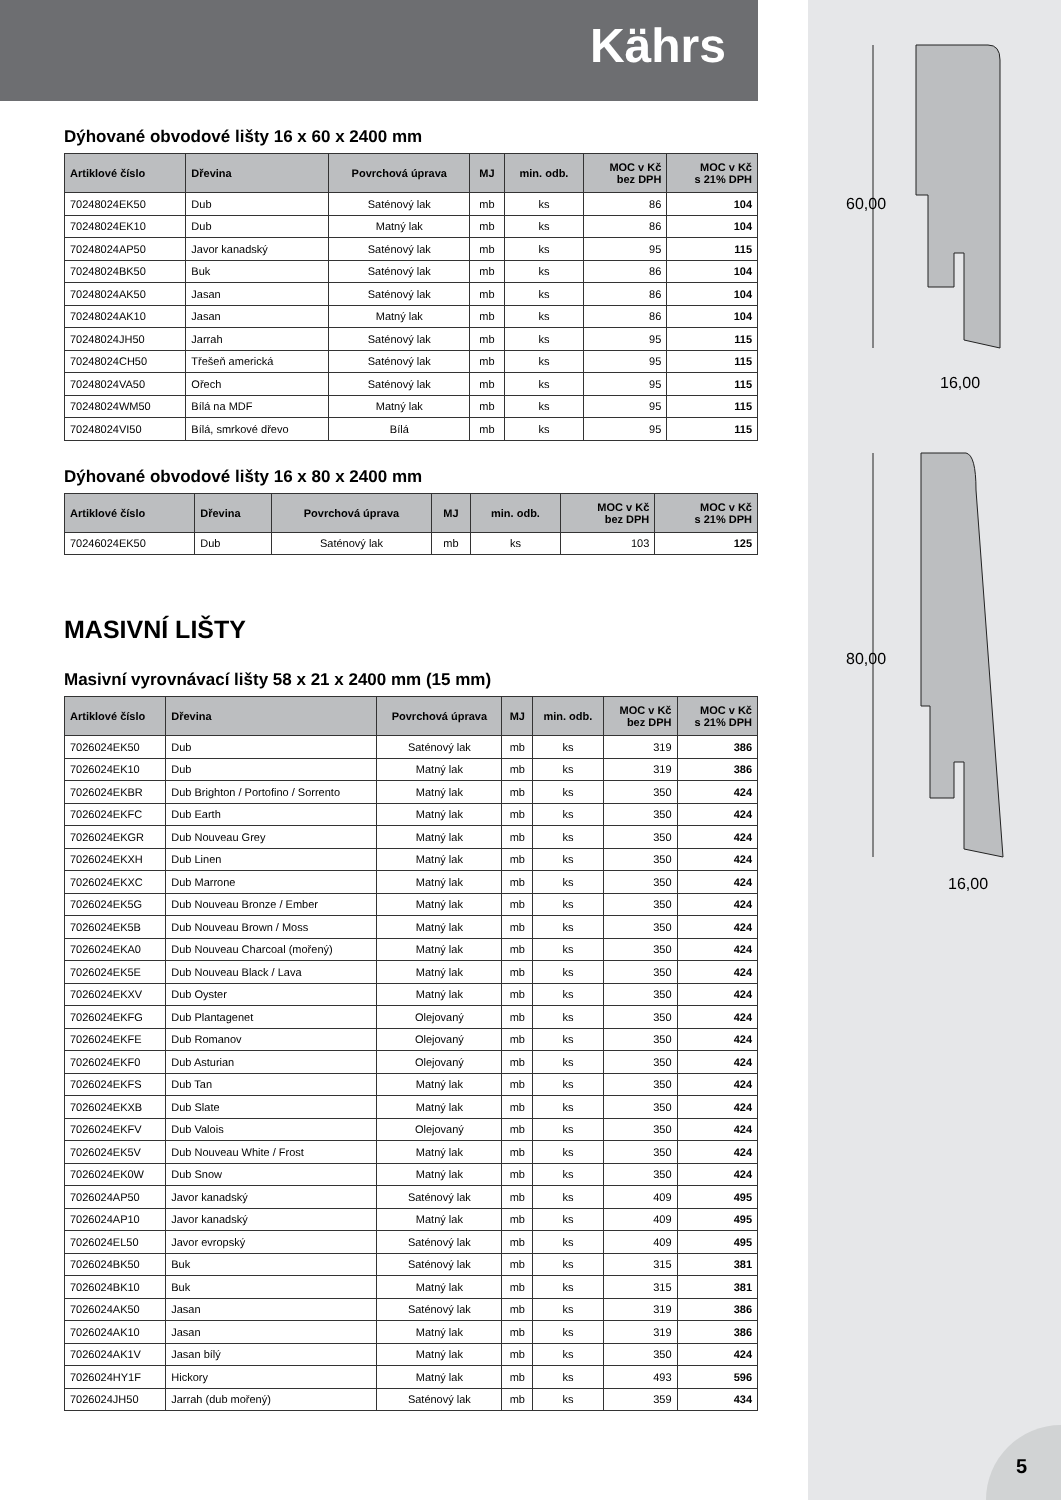60,00
16,00
80,00
16,00
Kährs
Dýhované obvodové lišty 16 x 60 x 2400 mm
| Artiklové číslo | Dřevina | Povrchová úprava | MJ | min. odb. | MOC v Kč bez DPH | MOC v Kč s 21% DPH |
| --- | --- | --- | --- | --- | --- | --- |
| 70248024EK50 | Dub | Saténový lak | mb | ks | 86 | 104 |
| 70248024EK10 | Dub | Matný lak | mb | ks | 86 | 104 |
| 70248024AP50 | Javor kanadský | Saténový lak | mb | ks | 95 | 115 |
| 70248024BK50 | Buk | Saténový lak | mb | ks | 86 | 104 |
| 70248024AK50 | Jasan | Saténový lak | mb | ks | 86 | 104 |
| 70248024AK10 | Jasan | Matný lak | mb | ks | 86 | 104 |
| 70248024JH50 | Jarrah | Saténový lak | mb | ks | 95 | 115 |
| 70248024CH50 | Třešeň americká | Saténový lak | mb | ks | 95 | 115 |
| 70248024VA50 | Ořech | Saténový lak | mb | ks | 95 | 115 |
| 70248024WM50 | Bílá na MDF | Matný lak | mb | ks | 95 | 115 |
| 70248024VI50 | Bílá, smrkové dřevo | Bílá | mb | ks | 95 | 115 |
Dýhované obvodové lišty 16 x 80 x 2400 mm
| Artiklové číslo | Dřevina | Povrchová úprava | MJ | min. odb. | MOC v Kč bez DPH | MOC v Kč s 21% DPH |
| --- | --- | --- | --- | --- | --- | --- |
| 70246024EK50 | Dub | Saténový lak | mb | ks | 103 | 125 |
MASIVNÍ LIŠTY
Masivní vyrovnávací lišty 58 x 21 x 2400 mm (15 mm)
| Artiklové číslo | Dřevina | Povrchová úprava | MJ | min. odb. | MOC v Kč bez DPH | MOC v Kč s 21% DPH |
| --- | --- | --- | --- | --- | --- | --- |
| 7026024EK50 | Dub | Saténový lak | mb | ks | 319 | 386 |
| 7026024EK10 | Dub | Matný lak | mb | ks | 319 | 386 |
| 7026024EKBR | Dub Brighton / Portofino / Sorrento | Matný lak | mb | ks | 350 | 424 |
| 7026024EKFC | Dub Earth | Matný lak | mb | ks | 350 | 424 |
| 7026024EKGR | Dub Nouveau Grey | Matný lak | mb | ks | 350 | 424 |
| 7026024EKXH | Dub Linen | Matný lak | mb | ks | 350 | 424 |
| 7026024EKXC | Dub Marrone | Matný lak | mb | ks | 350 | 424 |
| 7026024EK5G | Dub Nouveau Bronze / Ember | Matný lak | mb | ks | 350 | 424 |
| 7026024EK5B | Dub Nouveau Brown / Moss | Matný lak | mb | ks | 350 | 424 |
| 7026024EKA0 | Dub Nouveau Charcoal (mořený) | Matný lak | mb | ks | 350 | 424 |
| 7026024EK5E | Dub Nouveau Black / Lava | Matný lak | mb | ks | 350 | 424 |
| 7026024EKXV | Dub Oyster | Matný lak | mb | ks | 350 | 424 |
| 7026024EKFG | Dub Plantagenet | Olejovaný | mb | ks | 350 | 424 |
| 7026024EKFE | Dub Romanov | Olejovaný | mb | ks | 350 | 424 |
| 7026024EKF0 | Dub Asturian | Olejovaný | mb | ks | 350 | 424 |
| 7026024EKFS | Dub Tan | Matný lak | mb | ks | 350 | 424 |
| 7026024EKXB | Dub Slate | Matný lak | mb | ks | 350 | 424 |
| 7026024EKFV | Dub Valois | Olejovaný | mb | ks | 350 | 424 |
| 7026024EK5V | Dub Nouveau White / Frost | Matný lak | mb | ks | 350 | 424 |
| 7026024EK0W | Dub Snow | Matný lak | mb | ks | 350 | 424 |
| 7026024AP50 | Javor kanadský | Saténový lak | mb | ks | 409 | 495 |
| 7026024AP10 | Javor kanadský | Matný lak | mb | ks | 409 | 495 |
| 7026024EL50 | Javor evropský | Saténový lak | mb | ks | 409 | 495 |
| 7026024BK50 | Buk | Saténový lak | mb | ks | 315 | 381 |
| 7026024BK10 | Buk | Matný lak | mb | ks | 315 | 381 |
| 7026024AK50 | Jasan | Saténový lak | mb | ks | 319 | 386 |
| 7026024AK10 | Jasan | Matný lak | mb | ks | 319 | 386 |
| 7026024AK1V | Jasan bílý | Matný lak | mb | ks | 350 | 424 |
| 7026024HY1F | Hickory | Matný lak | mb | ks | 493 | 596 |
| 7026024JH50 | Jarrah (dub mořený) | Saténový lak | mb | ks | 359 | 434 |
5